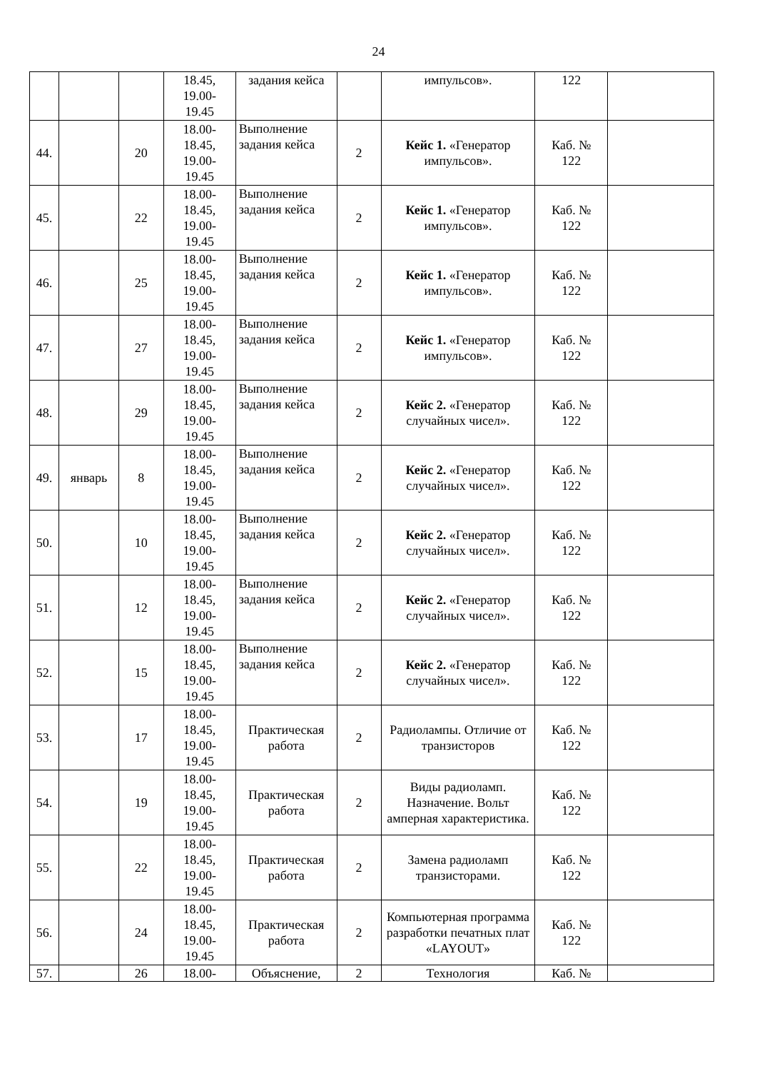24
| | | | 18.45, 19.00- 19.45 | задания кейса | | импульсов». | 122 | |
| 44. | | 20 | 18.00- 18.45, 19.00- 19.45 | Выполнение задания кейса | 2 | Кейс 1. «Генератор импульсов». | Каб. № 122 | |
| 45. | | 22 | 18.00- 18.45, 19.00- 19.45 | Выполнение задания кейса | 2 | Кейс 1. «Генератор импульсов». | Каб. № 122 | |
| 46. | | 25 | 18.00- 18.45, 19.00- 19.45 | Выполнение задания кейса | 2 | Кейс 1. «Генератор импульсов». | Каб. № 122 | |
| 47. | | 27 | 18.00- 18.45, 19.00- 19.45 | Выполнение задания кейса | 2 | Кейс 1. «Генератор импульсов». | Каб. № 122 | |
| 48. | | 29 | 18.00- 18.45, 19.00- 19.45 | Выполнение задания кейса | 2 | Кейс 2. «Генератор случайных чисел». | Каб. № 122 | |
| 49. | январь | 8 | 18.00- 18.45, 19.00- 19.45 | Выполнение задания кейса | 2 | Кейс 2. «Генератор случайных чисел». | Каб. № 122 | |
| 50. | | 10 | 18.00- 18.45, 19.00- 19.45 | Выполнение задания кейса | 2 | Кейс 2. «Генератор случайных чисел». | Каб. № 122 | |
| 51. | | 12 | 18.00- 18.45, 19.00- 19.45 | Выполнение задания кейса | 2 | Кейс 2. «Генератор случайных чисел». | Каб. № 122 | |
| 52. | | 15 | 18.00- 18.45, 19.00- 19.45 | Выполнение задания кейса | 2 | Кейс 2. «Генератор случайных чисел». | Каб. № 122 | |
| 53. | | 17 | 18.00- 18.45, 19.00- 19.45 | Практическая работа | 2 | Радиолампы. Отличие от транзисторов | Каб. № 122 | |
| 54. | | 19 | 18.00- 18.45, 19.00- 19.45 | Практическая работа | 2 | Виды радиоламп. Назначение. Вольт амперная характеристика. | Каб. № 122 | |
| 55. | | 22 | 18.00- 18.45, 19.00- 19.45 | Практическая работа | 2 | Замена радиоламп транзисторами. | Каб. № 122 | |
| 56. | | 24 | 18.00- 18.45, 19.00- 19.45 | Практическая работа | 2 | Компьютерная программа разработки печатных плат «LAYOUT» | Каб. № 122 | |
| 57. | | 26 | 18.00- | Объяснение, | 2 | Технология | Каб. № | |